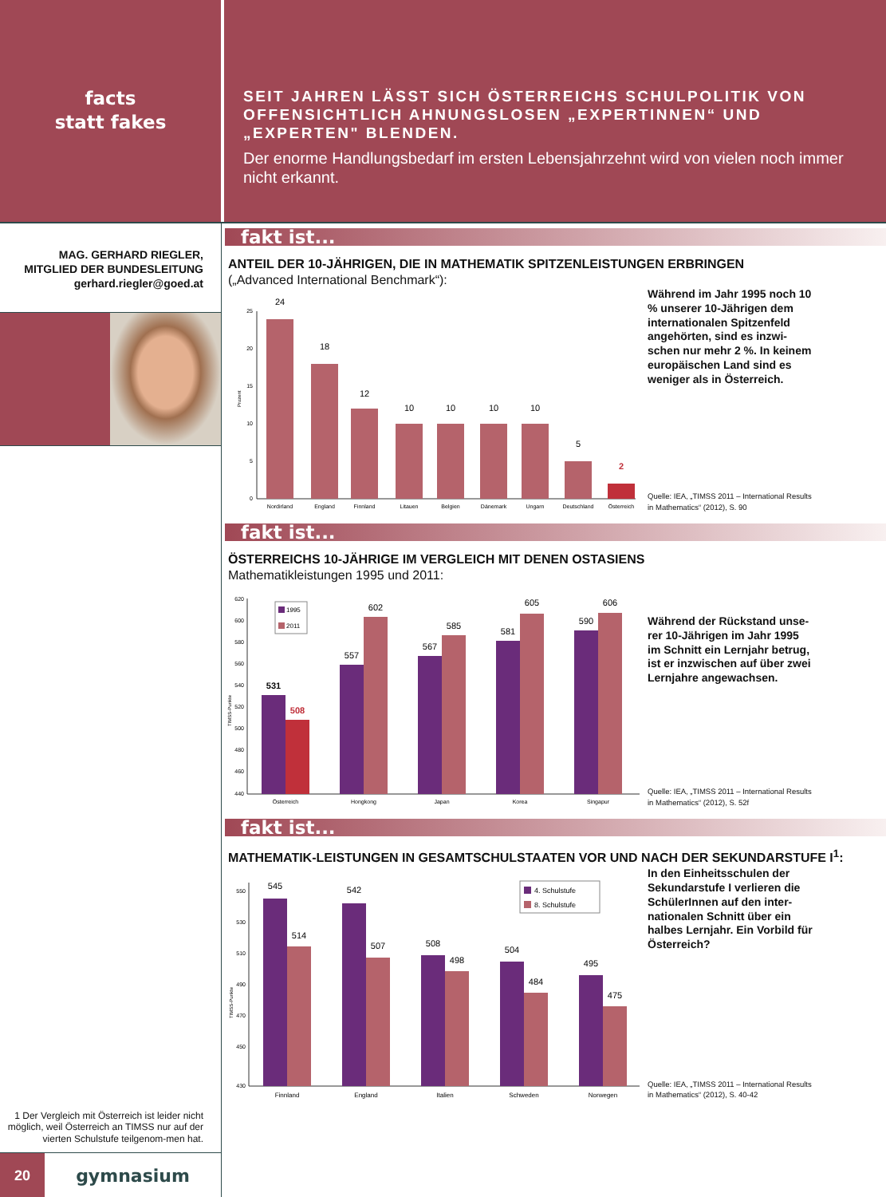facts
statt fakes
SEIT JAHREN LÄSST SICH ÖSTERREICHS SCHULPOLITIK VON OFFENSICHTLICH AHNUNGSLOSEN „EXPERTINNEN“ UND „EXPERTEN" BLENDEN.
Der enorme Handlungsbedarf im ersten Lebensjahrzehnt wird von vielen noch immer nicht erkannt.
MAG. GERHARD RIEGLER,
MITGLIED DER BUNDESLEITUNG
gerhard.riegler@goed.at
1 Der Vergleich mit Österreich ist leider nicht möglich, weil Österreich an TIMSS nur auf der vierten Schulstufe teilgenom-men hat.
fakt ist...
ANTEIL DER 10-JÄHRIGEN, DIE IN MATHEMATIK SPITZENLEISTUNGEN ERBRINGEN
(„Advanced International Benchmark“):
25
20
15
10
5
0
Prozent
24
18
12
10
10
10
10
5
2
Nordirland
England
Finnland
Litauen
Belgien
Dänemark
Ungarn
Deutschland
Österreich
Während im Jahr 1995 noch 10 % unserer 10-Jährigen dem internationalen Spitzenfeld angehörten, sind es inzwi-schen nur mehr 2 %. In keinem europäischen Land sind es weniger als in Österreich.
Quelle: IEA, „TIMSS 2011 – International Results in Mathematics“ (2012), S. 90
fakt ist...
ÖSTERREICHS 10-JÄHRIGE IM VERGLEICH MIT DENEN OSTASIENS
Mathematikleistungen 1995 und 2011:
620
600
580
560
540
520
500
480
460
440
TIMSS-Punkte
1995
2011
531
508
557
602
567
585
581
605
590
606
Österreich
Hongkong
Japan
Korea
Singapur
Während der Rückstand unse-rer 10-Jährigen im Jahr 1995 im Schnitt ein Lernjahr betrug, ist er inzwischen auf über zwei Lernjahre angewachsen.
Quelle: IEA, „TIMSS 2011 – International Results in Mathematics“ (2012), S. 52f
fakt ist...
MATHEMATIK-LEISTUNGEN IN GESAMTSCHULSTAATEN VOR UND NACH DER SEKUNDARSTUFE I<sup>1</sup>:
550
530
510
490
470
450
430
TIMSS-Punkte
4. Schulstufe
8. Schulstufe
545
514
542
507
508
498
504
484
495
475
Finnland
England
Italien
Schweden
Norwegen
In den Einheitsschulen der Sekundarstufe I verlieren die SchülerInnen auf den inter-nationalen Schnitt über ein halbes Lernjahr. Ein Vorbild für Österreich?
Quelle: IEA, „TIMSS 2011 – International Results in Mathematics“ (2012), S. 40-42
20
gymnasium